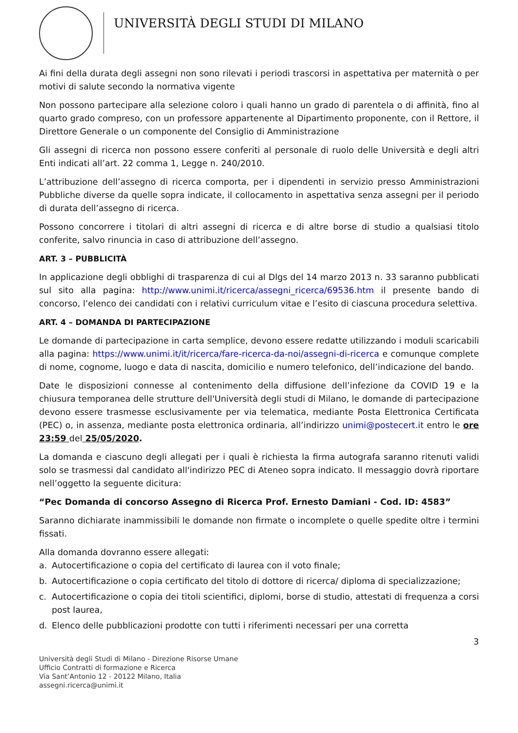UNIVERSITÀ DEGLI STUDI DI MILANO
Ai fini della durata degli assegni non sono rilevati i periodi trascorsi in aspettativa per maternità o per motivi di salute secondo la normativa vigente
Non possono partecipare alla selezione coloro i quali hanno un grado di parentela o di affinità, fino al quarto grado compreso, con un professore appartenente al Dipartimento proponente, con il Rettore, il Direttore Generale o un componente del Consiglio di Amministrazione
Gli assegni di ricerca non possono essere conferiti al personale di ruolo delle Università e degli altri Enti indicati all’art. 22 comma 1, Legge n. 240/2010.
L’attribuzione dell’assegno di ricerca comporta, per i dipendenti in servizio presso Amministrazioni Pubbliche diverse da quelle sopra indicate, il collocamento in aspettativa senza assegni per il periodo di durata dell’assegno di ricerca.
Possono concorrere i titolari di altri assegni di ricerca e di altre borse di studio a qualsiasi titolo conferite, salvo rinuncia in caso di attribuzione dell’assegno.
ART. 3 – PUBBLICITÀ
In applicazione degli obblighi di trasparenza di cui al Dlgs del 14 marzo 2013 n. 33 saranno pubblicati sul sito alla pagina: http://www.unimi.it/ricerca/assegni_ricerca/69536.htm il presente bando di concorso, l’elenco dei candidati con i relativi curriculum vitae e l’esito di ciascuna procedura selettiva.
ART. 4 – DOMANDA DI PARTECIPAZIONE
Le domande di partecipazione in carta semplice, devono essere redatte utilizzando i moduli scaricabili alla pagina: https://www.unimi.it/it/ricerca/fare-ricerca-da-noi/assegni-di-ricerca e comunque complete di nome, cognome, luogo e data di nascita, domicilio e numero telefonico, dell’indicazione del bando.
Date le disposizioni connesse al contenimento della diffusione dell’infezione da COVID 19 e la chiusura temporanea delle strutture dell'Università degli studi di Milano, le domande di partecipazione devono essere trasmesse esclusivamente per via telematica, mediante Posta Elettronica Certificata (PEC) o, in assenza, mediante posta elettronica ordinaria, all’indirizzo unimi@postecert.it entro le ore 23:59 del 25/05/2020.
La domanda e ciascuno degli allegati per i quali è richiesta la firma autografa saranno ritenuti validi solo se trasmessi dal candidato all'indirizzo PEC di Ateneo sopra indicato. Il messaggio dovrà riportare nell’oggetto la seguente dicitura:
“Pec Domanda di concorso Assegno di Ricerca Prof. Ernesto Damiani - Cod. ID: 4583”
Saranno dichiarate inammissibili le domande non firmate o incomplete o quelle spedite oltre i termini fissati.
Alla domanda dovranno essere allegati:
a. Autocertificazione o copia del certificato di laurea con il voto finale;
b. Autocertificazione o copia certificato del titolo di dottore di ricerca/ diploma di specializzazione;
c. Autocertificazione o copia dei titoli scientifici, diplomi, borse di studio, attestati di frequenza a corsi post laurea,
d. Elenco delle pubblicazioni prodotte con tutti i riferimenti necessari per una corretta
3
Università degli Studi di Milano - Direzione Risorse Umane
Ufficio Contratti di formazione e Ricerca
Via Sant’Antonio 12 - 20122 Milano, Italia
assegni.ricerca@unimi.it